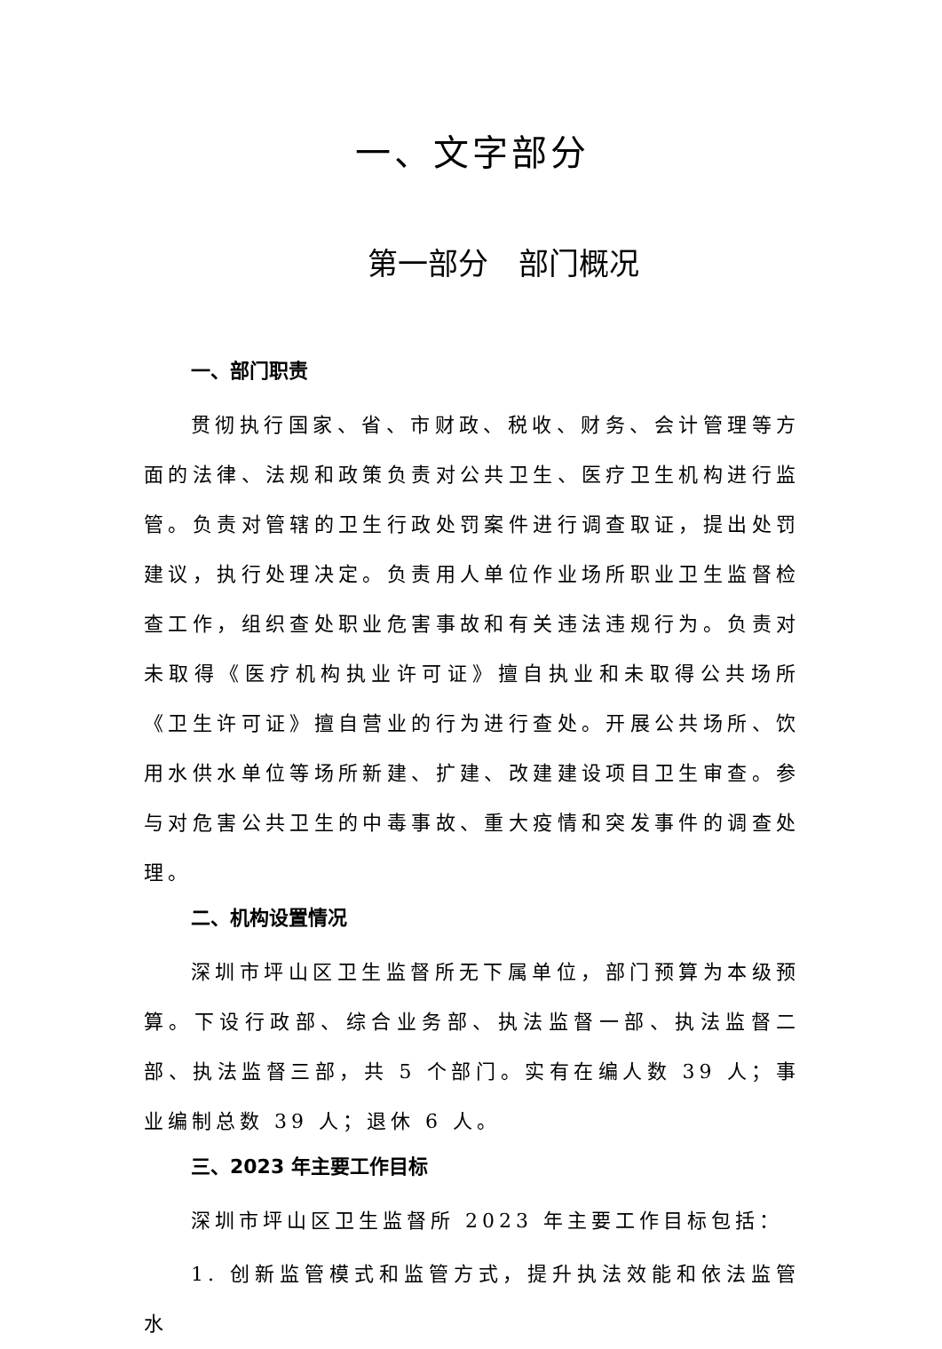一、文字部分
第一部分　部门概况
一、部门职责
贯彻执行国家、省、市财政、税收、财务、会计管理等方面的法律、法规和政策负责对公共卫生、医疗卫生机构进行监管。负责对管辖的卫生行政处罚案件进行调查取证，提出处罚建议，执行处理决定。负责用人单位作业场所职业卫生监督检查工作，组织查处职业危害事故和有关违法违规行为。负责对未取得《医疗机构执业许可证》擅自执业和未取得公共场所《卫生许可证》擅自营业的行为进行查处。开展公共场所、饮用水供水单位等场所新建、扩建、改建建设项目卫生审查。参与对危害公共卫生的中毒事故、重大疫情和突发事件的调查处理。
二、机构设置情况
深圳市坪山区卫生监督所无下属单位，部门预算为本级预算。下设行政部、综合业务部、执法监督一部、执法监督二部、执法监督三部，共 5 个部门。实有在编人数 39 人；事业编制总数 39 人；退休 6 人。
三、2023 年主要工作目标
深圳市坪山区卫生监督所 2023 年主要工作目标包括：
1. 创新监管模式和监管方式，提升执法效能和依法监管水